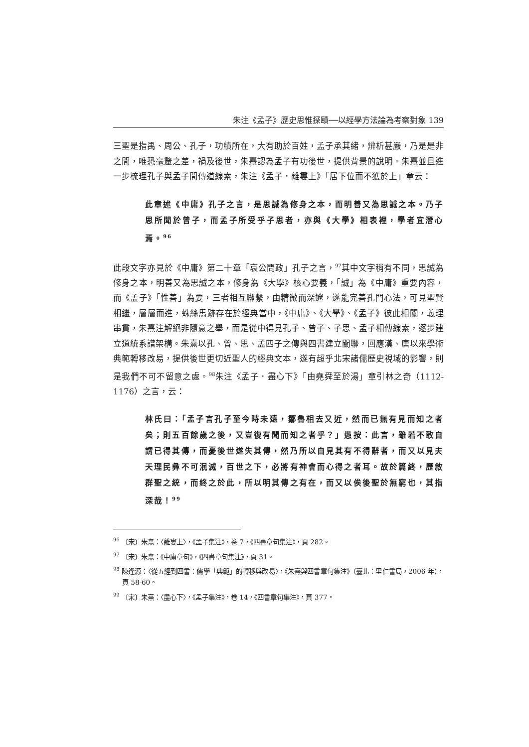朱注《孟子》歷史思惟探賾──以經學方法論為考察對象 139
三聖是指禹、周公、孔子，功績所在，大有助於百姓，孟子承其緒，辨析甚嚴，乃是是非之間，唯恐毫釐之差，禍及後世，朱熹認為孟子有功後世，提供背景的說明。朱熹並且進一步梳理孔子與孟子間傳道線索，朱注《孟子．離婁上》「居下位而不獲於上」章云：
此章述《中庸》孔子之言，是思誠為修身之本，而明善又為思誠之本。乃子思所聞於曾子，而孟子所受乎子思者，亦與《大學》相表裡，學者宜潛心焉。<sup>96</sup>
此段文字亦見於《中庸》第二十章「哀公問政」孔子之言，<sup>97</sup>其中文字稍有不同，思誠為修身之本，明善又為思誠之本，修身為《大學》核心要義，「誠」為《中庸》重要內容，而《孟子》「性善」為要，三者相互聯繫，由精微而深邃，遂能完善孔門心法，可見聖賢相繼，層層而進，蛛絲馬跡存在於經典當中，《中庸》、《大學》、《孟子》彼此相關，義理串貫，朱熹注解絕非隨意之舉，而是從中得見孔子、曾子、子思、孟子相傳線索，逐步建立道統系譜架構。朱熹以孔、曾、思、孟四子之傳與四書建立關聯，回應漢、唐以來學術典範轉移改易，提供後世更切近聖人的經典文本，遂有超乎北宋諸儒歷史視域的影響，則是我們不可不留意之處。<sup>98</sup>朱注《孟子．盡心下》「由堯舜至於湯」章引林之奇（1112-1176）之言，云：
林氏曰：「孟子言孔子至今時未遠，鄒魯相去又近，然而已無有見而知之者矣；則五百餘歲之後，又豈復有聞而知之者乎？」愚按：此言，雖若不敢自謂已得其傳，而憂後世遂失其傳，然乃所以自見其有不得辭者，而又以見夫天理民彝不可泯滅，百世之下，必將有神會而心得之者耳。故於篇終，歷敘群聖之統，而終之於此，所以明其傳之有在，而又以俟後聖於無窮也，其指深哉！<sup>99</sup>
<sup>96</sup> 〔宋〕朱熹：〈離婁上〉，《孟子集注》，卷 7，《四書章句集注》，頁 282。
<sup>97</sup> 〔宋〕朱熹：《中庸章句》，《四書章句集注》，頁 31。
<sup>98</sup> 陳逢源：〈從五經到四書：儒學「典範」的轉移與改易〉，《朱熹與四書章句集注》（臺北：里仁書局，2006 年），頁 58-60。
<sup>99</sup> 〔宋〕朱熹：〈盡心下〉，《孟子集注》，卷 14，《四書章句集注》，頁 377。